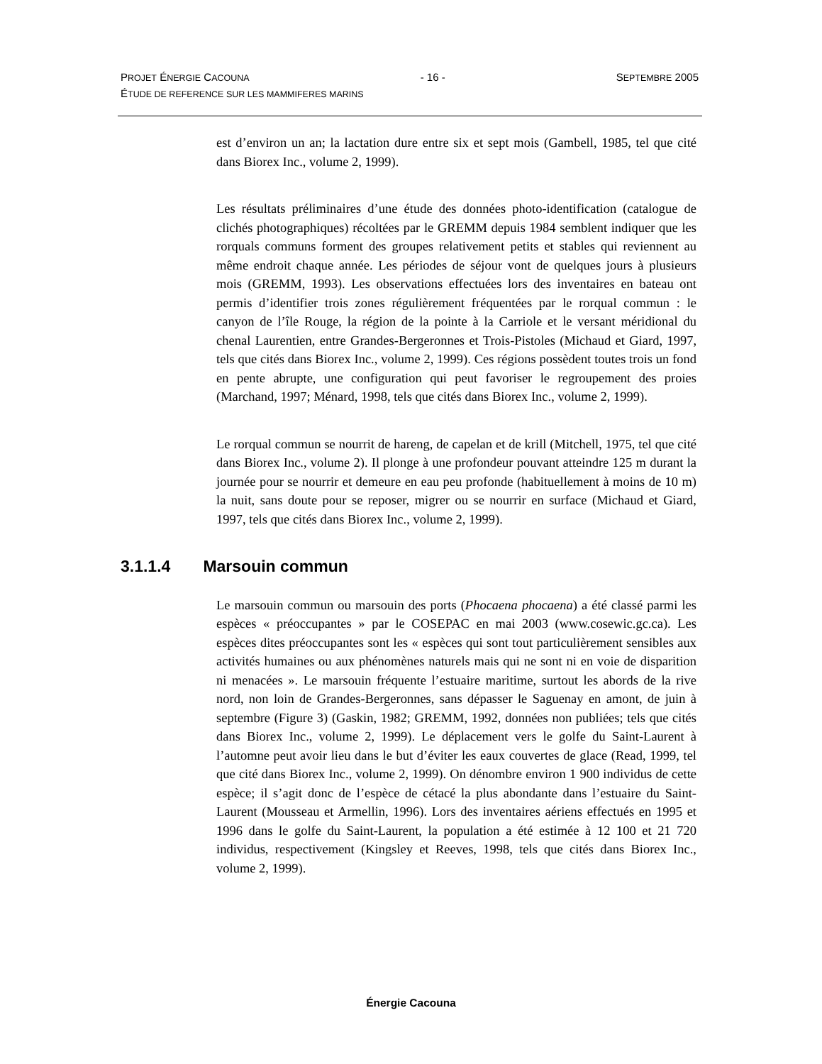PROJET ÉNERGIE CACOUNA - 16 - SEPTEMBRE 2005
ÉTUDE DE REFERENCE SUR LES MAMMIFERES MARINS
est d’environ un an; la lactation dure entre six et sept mois (Gambell, 1985, tel que cité dans Biorex Inc., volume 2, 1999).
Les résultats préliminaires d’une étude des données photo-identification (catalogue de clichés photographiques) récoltées par le GREMM depuis 1984 semblent indiquer que les rorquals communs forment des groupes relativement petits et stables qui reviennent au même endroit chaque année. Les périodes de séjour vont de quelques jours à plusieurs mois (GREMM, 1993). Les observations effectuées lors des inventaires en bateau ont permis d’identifier trois zones régulièrement fréquentées par le rorqual commun : le canyon de l’île Rouge, la région de la pointe à la Carriole et le versant méridional du chenal Laurentien, entre Grandes-Bergeronnes et Trois-Pistoles (Michaud et Giard, 1997, tels que cités dans Biorex Inc., volume 2, 1999). Ces régions possèdent toutes trois un fond en pente abrupte, une configuration qui peut favoriser le regroupement des proies (Marchand, 1997; Ménard, 1998, tels que cités dans Biorex Inc., volume 2, 1999).
Le rorqual commun se nourrit de hareng, de capelan et de krill (Mitchell, 1975, tel que cité dans Biorex Inc., volume 2). Il plonge à une profondeur pouvant atteindre 125 m durant la journée pour se nourrir et demeure en eau peu profonde (habituellement à moins de 10 m) la nuit, sans doute pour se reposer, migrer ou se nourrir en surface (Michaud et Giard, 1997, tels que cités dans Biorex Inc., volume 2, 1999).
3.1.1.4 Marsouin commun
Le marsouin commun ou marsouin des ports (Phocaena phocaena) a été classé parmi les espèces « préoccupantes » par le COSEPAC en mai 2003 (www.cosewic.gc.ca). Les espèces dites préoccupantes sont les « espèces qui sont tout particulièrement sensibles aux activités humaines ou aux phénomènes naturels mais qui ne sont ni en voie de disparition ni menacées ». Le marsouin fréquente l’estuaire maritime, surtout les abords de la rive nord, non loin de Grandes-Bergeronnes, sans dépasser le Saguenay en amont, de juin à septembre (Figure 3) (Gaskin, 1982; GREMM, 1992, données non publiées; tels que cités dans Biorex Inc., volume 2, 1999). Le déplacement vers le golfe du Saint-Laurent à l’automne peut avoir lieu dans le but d’éviter les eaux couvertes de glace (Read, 1999, tel que cité dans Biorex Inc., volume 2, 1999). On dénombre environ 1 900 individus de cette espèce; il s’agit donc de l’espèce de cétacé la plus abondante dans l’estuaire du Saint-Laurent (Mousseau et Armellin, 1996). Lors des inventaires aériens effectués en 1995 et 1996 dans le golfe du Saint-Laurent, la population a été estimée à 12 100 et 21 720 individus, respectivement (Kingsley et Reeves, 1998, tels que cités dans Biorex Inc., volume 2, 1999).
Énergie Cacouna